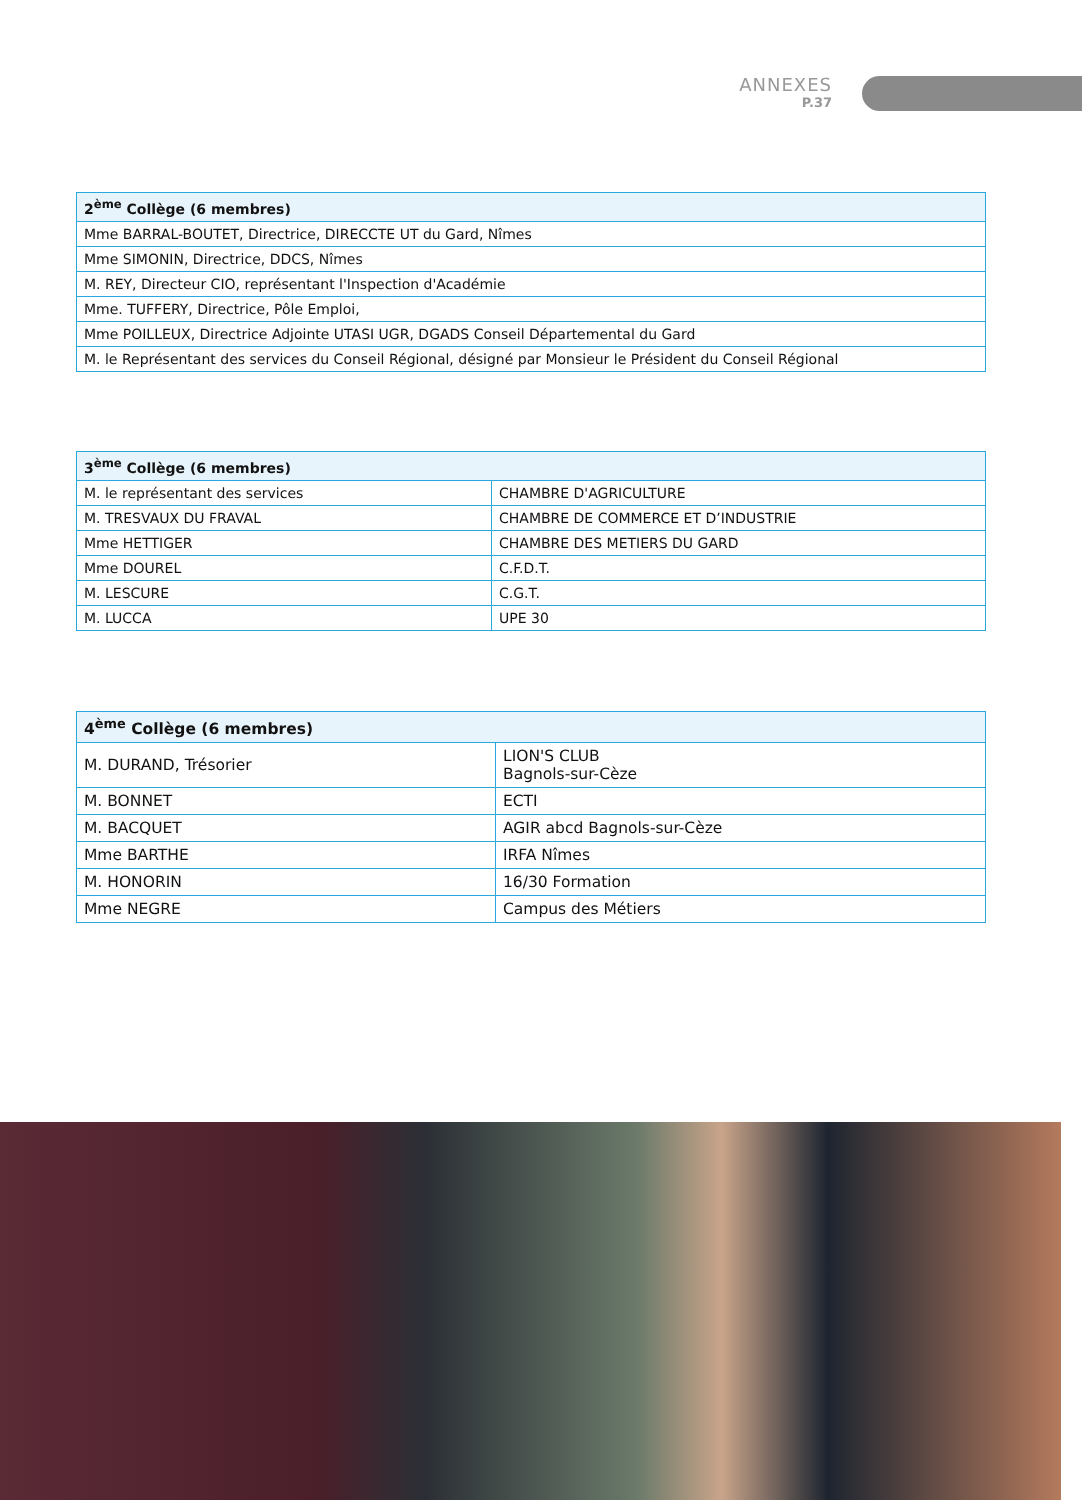ANNEXES
P.37
| 2<sup>ème</sup> Collège (6 membres) |
| --- |
| Mme BARRAL-BOUTET, Directrice, DIRECCTE UT du Gard, Nîmes |
| Mme SIMONIN, Directrice, DDCS, Nîmes |
| M. REY, Directeur CIO, représentant l'Inspection d'Académie |
| Mme. TUFFERY, Directrice, Pôle Emploi, |
| Mme POILLEUX, Directrice Adjointe UTASI UGR, DGADS Conseil Départemental du Gard |
| M. le Représentant des services du Conseil Régional, désigné par Monsieur le Président du Conseil Régional |
| 3<sup>ème</sup> Collège (6 membres) | |
| --- | --- |
| M. le représentant des services | CHAMBRE D'AGRICULTURE |
| M. TRESVAUX DU FRAVAL | CHAMBRE DE COMMERCE ET D’INDUSTRIE |
| Mme HETTIGER | CHAMBRE DES METIERS DU GARD |
| Mme DOUREL | C.F.D.T. |
| M. LESCURE | C.G.T. |
| M. LUCCA | UPE 30 |
| 4<sup>ème</sup> Collège (6 membres) | |
| --- | --- |
| M. DURAND, Trésorier | LION'S CLUB Bagnols-sur-Cèze |
| M. BONNET | ECTI |
| M. BACQUET | AGIR abcd Bagnols-sur-Cèze |
| Mme BARTHE | IRFA Nîmes |
| M. HONORIN | 16/30 Formation |
| Mme NEGRE | Campus des Métiers |